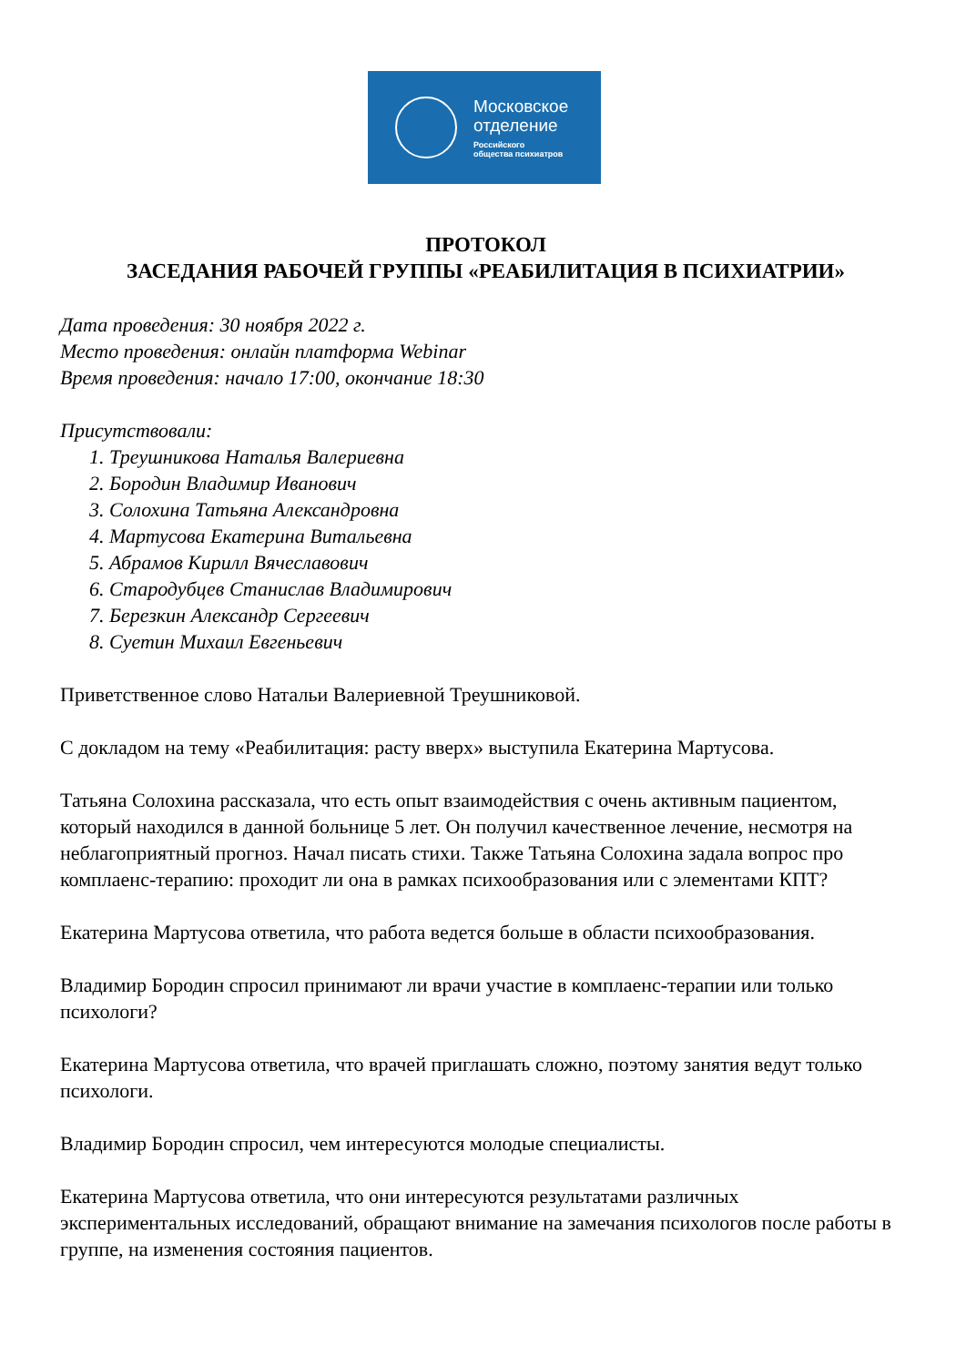Московское
отделение
Российского
общества психиатров
ПРОТОКОЛ
ЗАСЕДАНИЯ РАБОЧЕЙ ГРУППЫ «РЕАБИЛИТАЦИЯ В ПСИХИАТРИИ»
Дата проведения: 30 ноября 2022 г.
Место проведения: онлайн платформа Webinar
Время проведения: начало 17:00, окончание 18:30
Присутствовали:
1. Треушникова Наталья Валериевна
2. Бородин Владимир Иванович
3. Солохина Татьяна Александровна
4. Мартусова Екатерина Витальевна
5. Абрамов Кирилл Вячеславович
6. Стародубцев Станислав Владимирович
7. Березкин Александр Сергеевич
8. Суетин Михаил Евгеньевич
Приветственное слово Натальи Валериевной Треушниковой.
С докладом на тему «Реабилитация: расту вверх» выступила Екатерина Мартусова.
Татьяна Солохина рассказала, что есть опыт взаимодействия с очень активным пациентом, который находился в данной больнице 5 лет. Он получил качественное лечение, несмотря на неблагоприятный прогноз. Начал писать стихи. Также Татьяна Солохина задала вопрос про комплаенс-терапию: проходит ли она в рамках психообразования или с элементами КПТ?
Екатерина Мартусова ответила, что работа ведется больше в области психообразования.
Владимир Бородин спросил принимают ли врачи участие в комплаенс-терапии или только психологи?
Екатерина Мартусова ответила, что врачей приглашать сложно, поэтому занятия ведут только психологи.
Владимир Бородин спросил, чем интересуются молодые специалисты.
Екатерина Мартусова ответила, что они интересуются результатами различных экспериментальных исследований, обращают внимание на замечания психологов после работы в группе, на изменения состояния пациентов.